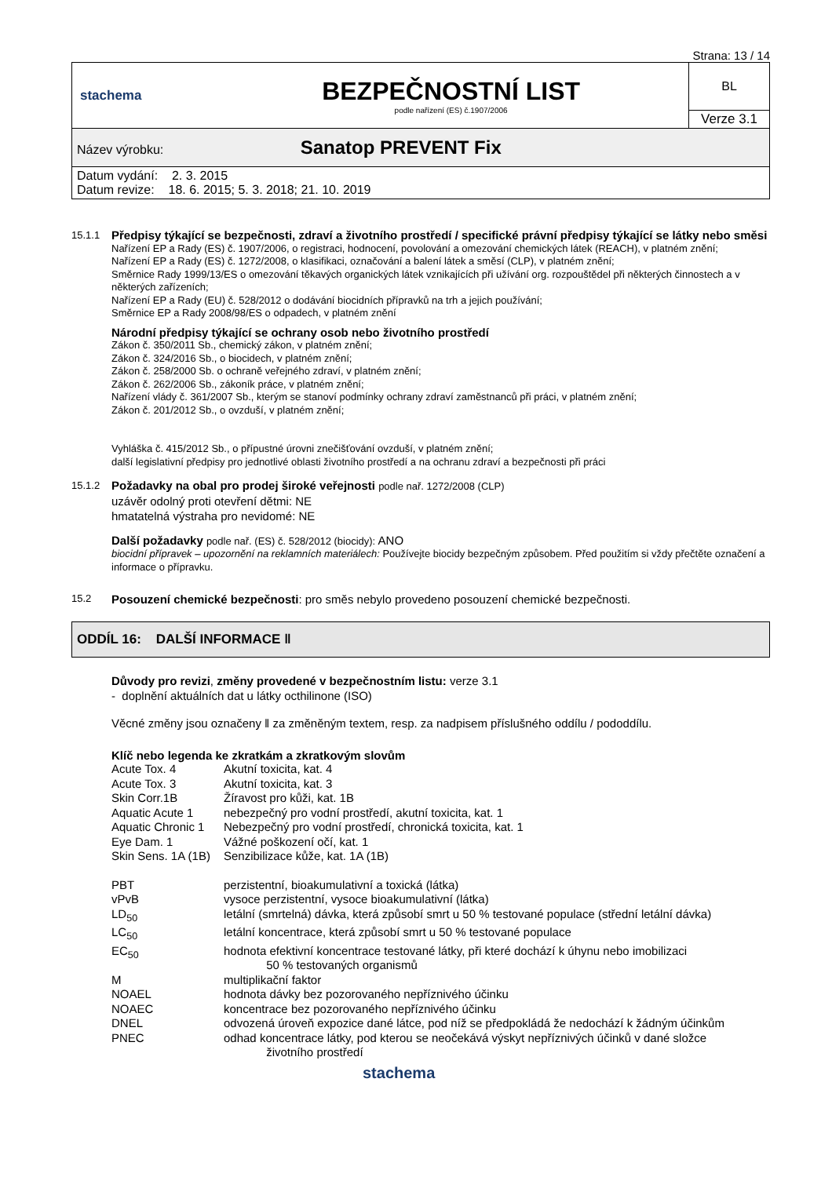Strana: 13 / 14
| stachema | BEZPEČNOSTNÍ LIST podle nařízení (ES) č.1907/2006 | BL |
| | | Verze 3.1 |
| Název výrobku: Sanatop PREVENT Fix | | |
| Datum vydání: 2. 3. 2015 Datum revize: 18. 6. 2015; 5. 3. 2018; 21. 10. 2019 | | |
15.1.1
Předpisy týkající se bezpečnosti, zdraví a životního prostředí / specifické právní předpisy týkající se látky nebo směsi
Nařízení EP a Rady (ES) č. 1907/2006, o registraci, hodnocení, povolování a omezování chemických látek (REACH), v platném znění;
Nařízení EP a Rady (ES) č. 1272/2008, o klasifikaci, označování a balení látek a směsí (CLP), v platném znění;
Směrnice Rady 1999/13/ES o omezování těkavých organických látek vznikajících při užívání org. rozpouštědel při některých činnostech a v některých zařízeních;
Nařízení EP a Rady (EU) č. 528/2012 o dodávání biocidních přípravků na trh a jejich používání;
Směrnice EP a Rady 2008/98/ES o odpadech, v platném znění
Národní předpisy týkající se ochrany osob nebo životního prostředí
Zákon č. 350/2011 Sb., chemický zákon, v platném znění;
Zákon č. 324/2016 Sb., o biocidech, v platném znění;
Zákon č. 258/2000 Sb. o ochraně veřejného zdraví, v platném znění;
Zákon č. 262/2006 Sb., zákoník práce, v platném znění;
Nařízení vlády č. 361/2007 Sb., kterým se stanoví podmínky ochrany zdraví zaměstnanců při práci, v platném znění;
Zákon č. 201/2012 Sb., o ovzduší, v platném znění;
Vyhláška č. 415/2012 Sb., o přípustné úrovni znečišťování ovzduší, v platném znění;
další legislativní předpisy pro jednotlivé oblasti životního prostředí a na ochranu zdraví a bezpečnosti při práci
15.1.2
Požadavky na obal pro prodej široké veřejnosti podle nař. 1272/2008 (CLP)
uzávěr odolný proti otevření dětmi: NE
hmatatelná výstraha pro nevidomé: NE
Další požadavky podle nař. (ES) č. 528/2012 (biocidy): ANO
biocidní přípravek – upozornění na reklamních materiálech: Používejte biocidy bezpečným způsobem. Před použitím si vždy přečtěte označení a informace o přípravku.
15.2
Posouzení chemické bezpečnosti: pro směs nebylo provedeno posouzení chemické bezpečnosti.
ODDÍL 16: DALŠÍ INFORMACE ‖
Důvody pro revizi, změny provedené v bezpečnostním listu: verze 3.1
- doplnění aktuálních dat u látky octhilinone (ISO)
Věcné změny jsou označeny ‖ za změněným textem, resp. za nadpisem příslušného oddílu / pododdílu.
Klíč nebo legenda ke zkratkám a zkratkovým slovům
| Acute Tox. 4 | Akutní toxicita, kat. 4 |
| Acute Tox. 3 | Akutní toxicita, kat. 3 |
| Skin Corr.1B | Žíravost pro kůži, kat. 1B |
| Aquatic Acute 1 | nebezpečný pro vodní prostředí, akutní toxicita, kat. 1 |
| Aquatic Chronic 1 | Nebezpečný pro vodní prostředí, chronická toxicita, kat. 1 |
| Eye Dam. 1 | Vážné poškození očí, kat. 1 |
| Skin Sens. 1A (1B) | Senzibilizace kůže, kat. 1A (1B) |
| PBT | perzistentní, bioakumulativní a toxická (látka) |
| vPvB | vysoce perzistentní, vysoce bioakumulativní (látka) |
| LD<sub>50</sub> | letální (smrtelná) dávka, která způsobí smrt u 50 % testované populace (střední letální dávka) |
| LC<sub>50</sub> | letální koncentrace, která způsobí smrt u 50 % testované populace |
| EC<sub>50</sub> | hodnota efektivní koncentrace testované látky, při které dochází k úhynu nebo imobilizaci 50 % testovaných organismů |
| M | multiplikační faktor |
| NOAEL | hodnota dávky bez pozorovaného nepříznivého účinku |
| NOAEC | koncentrace bez pozorovaného nepříznivého účinku |
| DNEL | odvozená úroveň expozice dané látce, pod níž se předpokládá že nedochází k žádným účinkům |
| PNEC | odhad koncentrace látky, pod kterou se neočekává výskyt nepříznivých účinků v dané složce životního prostředí |
stachema